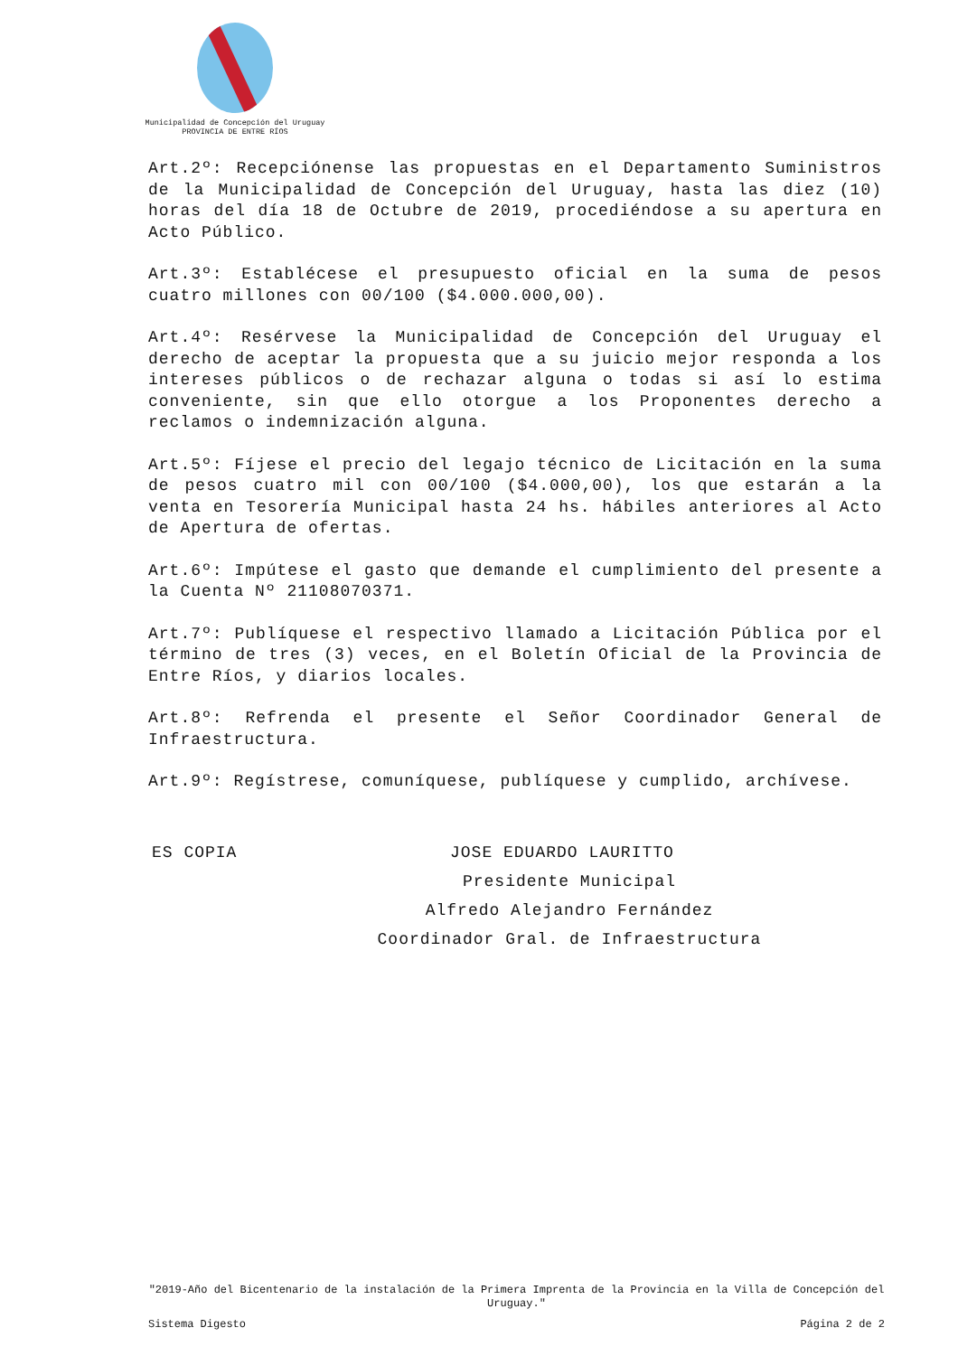Municipalidad de Concepción del Uruguay
PROVINCIA DE ENTRE RÍOS
Art.2º: Recepciónense las propuestas en el Departamento Suministros de la Municipalidad de Concepción del Uruguay, hasta las diez (10) horas del día 18 de Octubre de 2019, procediéndose a su apertura en Acto Público.
Art.3º: Establécese el presupuesto oficial en la suma de pesos cuatro millones con 00/100 ($4.000.000,00).
Art.4º: Resérvese la Municipalidad de Concepción del Uruguay el derecho de aceptar la propuesta que a su juicio mejor responda a los intereses públicos o de rechazar alguna o todas si así lo estima conveniente, sin que ello otorgue a los Proponentes derecho a reclamos o indemnización alguna.
Art.5º: Fíjese el precio del legajo técnico de Licitación en la suma de pesos cuatro mil con 00/100 ($4.000,00), los que estarán a la venta en Tesorería Municipal hasta 24 hs. hábiles anteriores al Acto de Apertura de ofertas.
Art.6º: Impútese el gasto que demande el cumplimiento del presente a la Cuenta Nº 21108070371.
Art.7º: Publíquese el respectivo llamado a Licitación Pública por el término de tres (3) veces, en el Boletín Oficial de la Provincia de Entre Ríos, y diarios locales.
Art.8º: Refrenda el presente el Señor Coordinador General de Infraestructura.
Art.9º: Regístrese, comuníquese, publíquese y cumplido, archívese.
ES COPIA JOSE EDUARDO LAURITTO
Presidente Municipal
Alfredo Alejandro Fernández
Coordinador Gral. de Infraestructura
"2019-Año del Bicentenario de la instalación de la Primera Imprenta de la Provincia en la Villa de Concepción del Uruguay."
Sistema Digesto Página 2 de 2